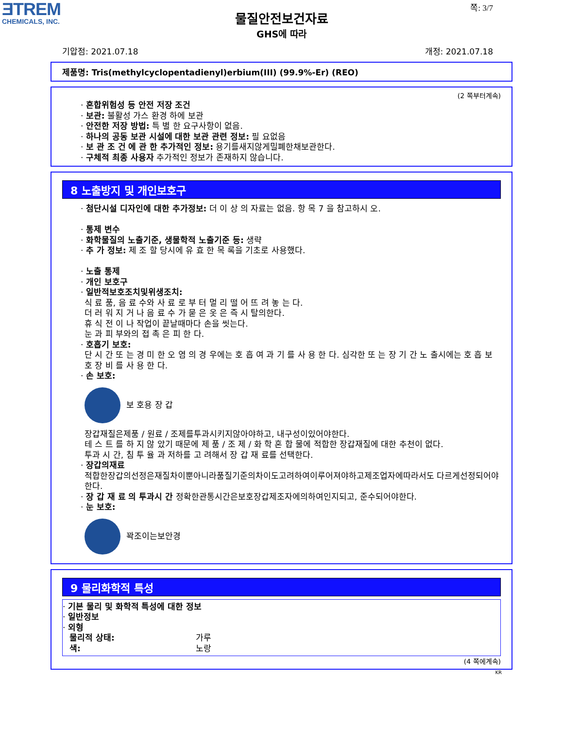ƎTREM
CHEMICALS, INC.
쪽: 3/7
물질안전보건자료
GHS에 따라
기압점: 2021.07.18 개정: 2021.07.18
제품명: Tris(methylcyclopentadienyl)erbium(III) (99.9%-Er) (REO)
(2 쪽부터계속)
· 혼합위험성 등 안전 저장 조건
· 보관: 불활성 가스 환경 하에 보관
· 안전한 저장 방법: 특 별 한 요구사항이 없음.
· 하나의 공동 보관 시설에 대한 보관 관련 정보: 필 요없음
· 보 관 조 건 에 관 한 추가적인 정보: 용기를새지않게밀폐한채보관한다.
· 구체적 최종 사용자 추가적인 정보가 존재하지 않습니다.
8 노출방지 및 개인보호구
· 첨단시설 디자인에 대한 추가정보: 더 이 상 의 자료는 없음. 항 목 7 을 참고하시 오.
· 통제 변수
· 화학물질의 노출기준, 생물학적 노출기준 등: 생략
· 추 가 정보: 제 조 할 당시에 유 효 한 목 록을 기초로 사용했다.
· 노출 통제
· 개인 보호구
· 일반적보호조치및위생조치:
식 료 품, 음 료 수와 사 료 로 부 터 멀 리 떨 어 뜨 려 놓 는 다.
더 러 워 지 거 나 음 료 수 가 묻 은 옷 은 즉 시 탈의한다.
휴 식 전 이 나 작업이 끝날때마다 손을 씻는다.
눈 과 피 부와의 접 촉 은 피 한 다.
· 호흡기 보호:
단 시 간 또 는 경 미 한 오 염 의 경 우에는 호 흡 여 과 기 를 사 용 한 다. 심각한 또 는 장 기 간 노 출시에는 호 흡 보 호 장 비 를 사 용 한 다.
· 손 보호:
보 호용 장 갑
장갑재질은제품 / 원료 / 조제를투과시키지않아야하고, 내구성이있어야한다.
테 스 트 를 하 지 않 았기 때문에 제 품 / 조 제 / 화 학 혼 합 물에 적합한 장갑재질에 대한 추천이 없다.
투과 시 간, 침 투 율 과 저하를 고 려해서 장 갑 재 료를 선택한다.
· 장갑의재료
적합한장갑의선정은재질차이뿐아니라품질기준의차이도고려하여이루어져야하고제조업자에따라서도 다르게선정되어야한다.
· 장 갑 재 료 의 투과시 간 정확한관통시간은보호장갑제조자에의하여인지되고, 준수되어야한다.
· 눈 보호:
꽉조이는보안경
9 물리화학적 특성
· 기본 물리 및 화학적 특성에 대한 정보
· 일반정보
· 외형
물리적 상태: 가루
색: 노랑
(4 쪽에계속)
KR